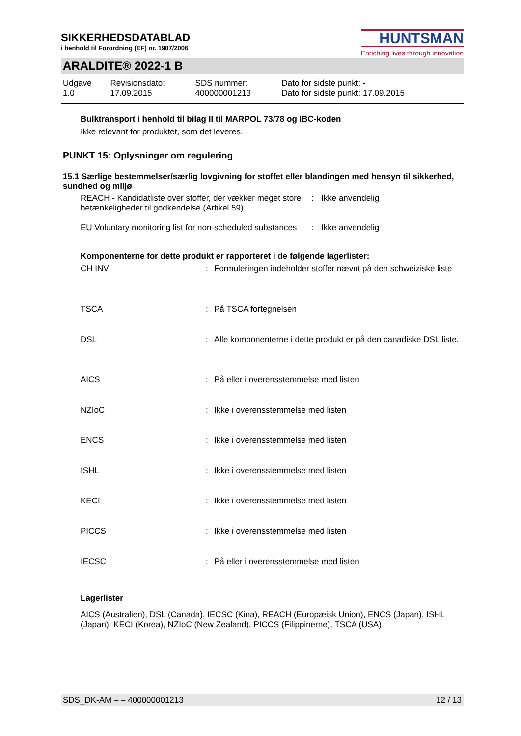SIKKERHEDSDATABLAD
i henhold til Forordning (EF) nr. 1907/2006
HUNTSMAN
Enriching lives through innovation
ARALDITE® 2022-1 B
| Udgave 1.0 | Revisionsdato: 17.09.2015 | SDS nummer: 400000001213 | Dato for sidste punkt: - Dato for sidste punkt: 17.09.2015 |
Bulktransport i henhold til bilag II til MARPOL 73/78 og IBC-koden
Ikke relevant for produktet, som det leveres.
PUNKT 15: Oplysninger om regulering
15.1 Særlige bestemmelser/særlig lovgivning for stoffet eller blandingen med hensyn til sikkerhed, sundhed og miljø
| REACH - Kandidatliste over stoffer, der vækker meget store betænkeligheder til godkendelse (Artikel 59). | : | Ikke anvendelig |
| EU Voluntary monitoring list for non-scheduled substances | : | Ikke anvendelig |
Komponenterne for dette produkt er rapporteret i de følgende lagerlister:
| CH INV | : | Formuleringen indeholder stoffer nævnt på den schweiziske liste |
| TSCA | : | På TSCA fortegnelsen |
| DSL | : | Alle komponenterne i dette produkt er på den canadiske DSL liste. |
| AICS | : | På eller i overensstemmelse med listen |
| NZIoC | : | Ikke i overensstemmelse med listen |
| ENCS | : | Ikke i overensstemmelse med listen |
| ISHL | : | Ikke i overensstemmelse med listen |
| KECI | : | Ikke i overensstemmelse med listen |
| PICCS | : | Ikke i overensstemmelse med listen |
| IECSC | : | På eller i overensstemmelse med listen |
Lagerlister
AICS (Australien), DSL (Canada), IECSC (Kina), REACH (Europæisk Union), ENCS (Japan), ISHL (Japan), KECI (Korea), NZIoC (New Zealand), PICCS (Filippinerne), TSCA (USA)
SDS_DK-AM – – 400000001213 12 / 13